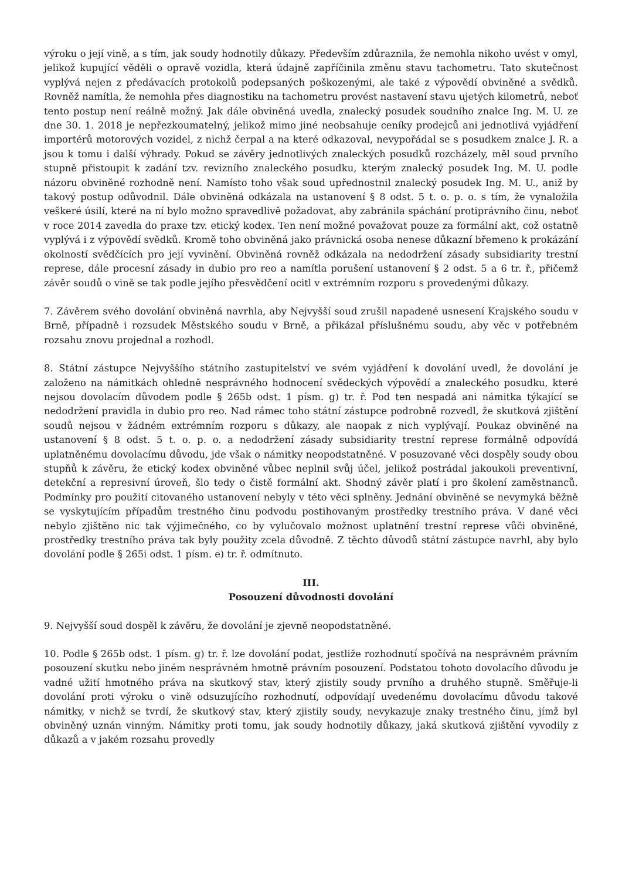výroku o její vině, a s tím, jak soudy hodnotily důkazy. Především zdůraznila, že nemohla nikoho uvést v omyl, jelikož kupující věděli o opravě vozidla, která údajně zapříčinila změnu stavu tachometru. Tato skutečnost vyplývá nejen z předávacích protokolů podepsaných poškozenými, ale také z výpovědí obviněné a svědků. Rovněž namítla, že nemohla přes diagnostiku na tachometru provést nastavení stavu ujetých kilometrů, neboť tento postup není reálně možný. Jak dále obviněná uvedla, znalecký posudek soudního znalce Ing. M. U. ze dne 30. 1. 2018 je nepřezkoumatelný, jelikož mimo jiné neobsahuje ceníky prodejců ani jednotlivá vyjádření importérů motorových vozidel, z nichž čerpal a na které odkazoval, nevypořádal se s posudkem znalce J. R. a jsou k tomu i další výhrady. Pokud se závěry jednotlivých znaleckých posudků rozcházely, měl soud prvního stupně přistoupit k zadání tzv. revizního znaleckého posudku, kterým znalecký posudek Ing. M. U. podle názoru obviněné rozhodně není. Namísto toho však soud upřednostnil znalecký posudek Ing. M. U., aniž by takový postup odůvodnil. Dále obviněná odkázala na ustanovení § 8 odst. 5 t. o. p. o. s tím, že vynaložila veškeré úsilí, které na ní bylo možno spravedlivě požadovat, aby zabránila spáchání protiprávního činu, neboť v roce 2014 zavedla do praxe tzv. etický kodex. Ten není možné považovat pouze za formální akt, což ostatně vyplývá i z výpovědí svědků. Kromě toho obviněná jako právnická osoba nenese důkazní břemeno k prokázání okolností svědčících pro její vyvinění. Obviněná rovněž odkázala na nedodržení zásady subsidiarity trestní represe, dále procesní zásady in dubio pro reo a namítla porušení ustanovení § 2 odst. 5 a 6 tr. ř., přičemž závěr soudů o vině se tak podle jejího přesvědčení ocitl v extrémním rozporu s provedenými důkazy.
7. Závěrem svého dovolání obviněná navrhla, aby Nejvyšší soud zrušil napadené usnesení Krajského soudu v Brně, případně i rozsudek Městského soudu v Brně, a přikázal příslušnému soudu, aby věc v potřebném rozsahu znovu projednal a rozhodl.
8. Státní zástupce Nejvyššího státního zastupitelství ve svém vyjádření k dovolání uvedl, že dovolání je založeno na námitkách ohledně nesprávného hodnocení svědeckých výpovědí a znaleckého posudku, které nejsou dovolacím důvodem podle § 265b odst. 1 písm. g) tr. ř. Pod ten nespadá ani námitka týkající se nedodržení pravidla in dubio pro reo. Nad rámec toho státní zástupce podrobně rozvedl, že skutková zjištění soudů nejsou v žádném extrémním rozporu s důkazy, ale naopak z nich vyplývají. Poukaz obviněné na ustanovení § 8 odst. 5 t. o. p. o. a nedodržení zásady subsidiarity trestní represe formálně odpovídá uplatněnému dovolacímu důvodu, jde však o námitky neopodstatněné. V posuzované věci dospěly soudy obou stupňů k závěru, že etický kodex obviněné vůbec neplnil svůj účel, jelikož postrádal jakoukoli preventivní, detekční a represivní úroveň, šlo tedy o čistě formální akt. Shodný závěr platí i pro školení zaměstnanců. Podmínky pro použití citovaného ustanovení nebyly v této věci splněny. Jednání obviněné se nevymyká běžně se vyskytujícím případům trestného činu podvodu postihovaným prostředky trestního práva. V dané věci nebylo zjištěno nic tak výjimečného, co by vylučovalo možnost uplatnění trestní represe vůči obviněné, prostředky trestního práva tak byly použity zcela důvodně. Z těchto důvodů státní zástupce navrhl, aby bylo dovolání podle § 265i odst. 1 písm. e) tr. ř. odmítnuto.
III.
Posouzení důvodnosti dovolání
9. Nejvyšší soud dospěl k závěru, že dovolání je zjevně neopodstatněné.
10. Podle § 265b odst. 1 písm. g) tr. ř. lze dovolání podat, jestliže rozhodnutí spočívá na nesprávném právním posouzení skutku nebo jiném nesprávném hmotně právním posouzení. Podstatou tohoto dovolacího důvodu je vadné užití hmotného práva na skutkový stav, který zjistily soudy prvního a druhého stupně. Směřuje-li dovolání proti výroku o vině odsuzujícího rozhodnutí, odpovídají uvedenému dovolacímu důvodu takové námitky, v nichž se tvrdí, že skutkový stav, který zjistily soudy, nevykazuje znaky trestného činu, jímž byl obviněný uznán vinným. Námitky proti tomu, jak soudy hodnotily důkazy, jaká skutková zjištění vyvodily z důkazů a v jakém rozsahu provedly